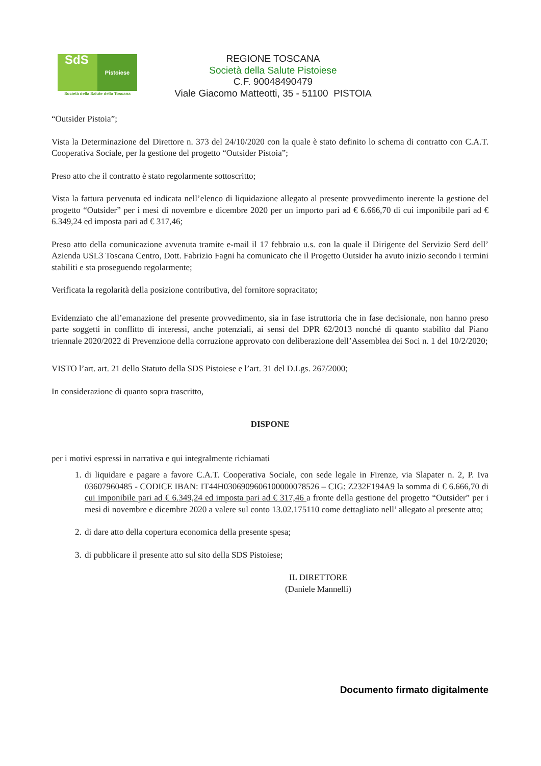SdS Pistoiese
Società della Salute della Toscana
REGIONE TOSCANA
Società della Salute Pistoiese
C.F. 90048490479
Viale Giacomo Matteotti, 35 - 51100 PISTOIA
“Outsider Pistoia”;
Vista la Determinazione del Direttore n. 373 del 24/10/2020 con la quale è stato definito lo schema di contratto con C.A.T. Cooperativa Sociale, per la gestione del progetto “Outsider Pistoia”;
Preso atto che il contratto è stato regolarmente sottoscritto;
Vista la fattura pervenuta ed indicata nell’elenco di liquidazione allegato al presente provvedimento inerente la gestione del progetto “Outsider” per i mesi di novembre e dicembre 2020 per un importo pari ad € 6.666,70 di cui imponibile pari ad € 6.349,24 ed imposta pari ad € 317,46;
Preso atto della comunicazione avvenuta tramite e-mail il 17 febbraio u.s. con la quale il Dirigente del Servizio Serd dell’ Azienda USL3 Toscana Centro, Dott. Fabrizio Fagni ha comunicato che il Progetto Outsider ha avuto inizio secondo i termini stabiliti e sta proseguendo regolarmente;
Verificata la regolarità della posizione contributiva, del fornitore sopracitato;
Evidenziato che all’emanazione del presente provvedimento, sia in fase istruttoria che in fase decisionale, non hanno preso parte soggetti in conflitto di interessi, anche potenziali, ai sensi del DPR 62/2013 nonché di quanto stabilito dal Piano triennale 2020/2022 di Prevenzione della corruzione approvato con deliberazione dell’Assemblea dei Soci n. 1 del 10/2/2020;
VISTO l’art. art. 21 dello Statuto della SDS Pistoiese e l’art. 31 del D.Lgs. 267/2000;
In considerazione di quanto sopra trascritto,
DISPONE
per i motivi espressi in narrativa e qui integralmente richiamati
1. di liquidare e pagare a favore C.A.T. Cooperativa Sociale, con sede legale in Firenze, via Slapater n. 2, P. Iva 03607960485 - CODICE IBAN: IT44H0306909606100000078526 – CIG: Z232F194A9 la somma di € 6.666,70 di cui imponibile pari ad € 6.349,24 ed imposta pari ad € 317,46 a fronte della gestione del progetto “Outsider” per i mesi di novembre e dicembre 2020 a valere sul conto 13.02.175110 come dettagliato nell’ allegato al presente atto;
2. di dare atto della copertura economica della presente spesa;
3. di pubblicare il presente atto sul sito della SDS Pistoiese;
IL DIRETTORE
(Daniele Mannelli)
Documento firmato digitalmente